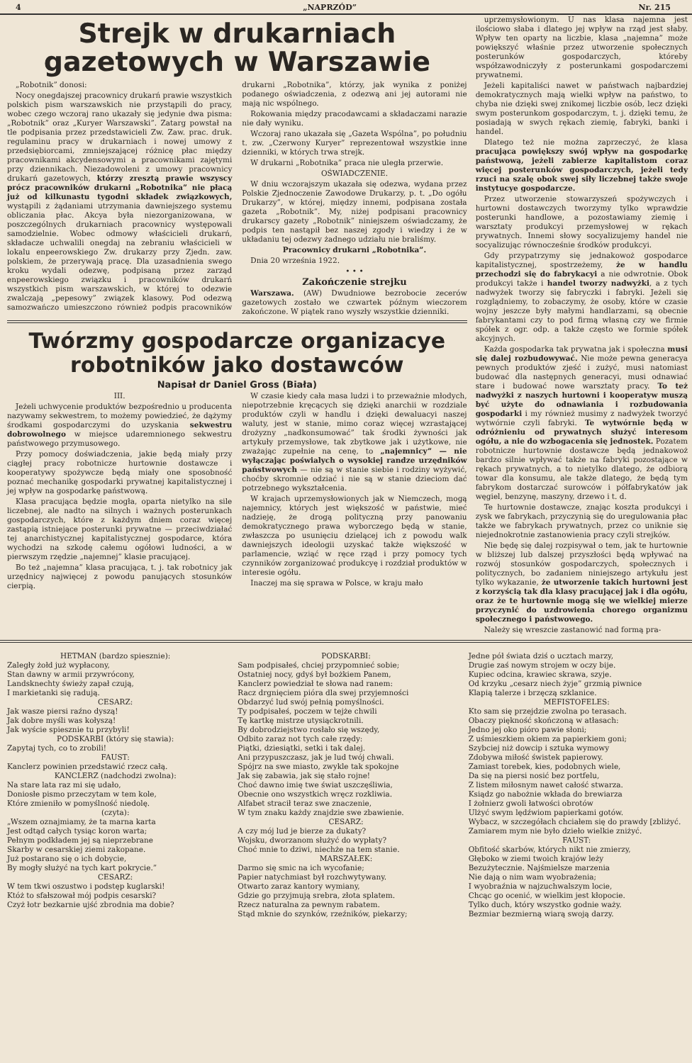4 „NAPRZÓD” Nr. 215
Strejk w drukarniach gazetowych w Warszawie
„Robotnik” donosi:
Nocy onegdajszej pracownicy drukarń prawie wszystkich polskich pism warszawskich nie przystąpili do pracy, wobec czego wczoraj rano ukazały się jedynie dwa pisma: „Robotnik” oraz „Kuryer Warszawski”. Zatarg powstał na tle podpisania przez przedstawicieli Zw. Zaw. prac. druk. regulaminu pracy w drukarniach i nowej umowy z przedsiębiorcami, zmniejszającej różnicę płac między pracownikami akcydensowymi a pracownikami zajętymi przy dziennikach. Niezadowoleni z umowy pracownicy drukarń gazetowych, którzy zresztą prawie wszyscy prócz pracowników drukarni „Robotnika” nie płacą już od kilkunastu tygodni składek związkowych, wystąpili z żądaniami utrzymania dawniejszego systemu obliczania płac. Akcya była niezorganizowana, w poszczególnych drukarniach pracownicy występowali samodzielnie. Wobec odmowy właścicieli drukarń, składacze uchwalili onegdaj na zebraniu właścicieli w lokalu enpeerowskiego Zw. drukarzy przy Zjedn. zaw. polskiem, że przerywają pracę. Dla uzasadnienia swego kroku wydali odezwę, podpisaną przez zarząd enpeerowskiego związku i pracowników drukarń wszystkich pism warszawskich, w której to odezwie zwalczają „pepesowy” związek klasowy. Pod odezwą samozwańczo umieszczono również podpis pracowników drukarni „Robotnika”, którzy, jak wynika z poniżej podanego oświadczenia, z odezwą ani jej autorami nie mają nic wspólnego.
Rokowania między pracodawcami a składaczami narazie nie dały wyniku.
Wczoraj rano ukazała się „Gazeta Wspólna”, po południu t. zw. „Czerwony Kuryer” reprezentował wszystkie inne dzienniki, w których trwa strejk.
W drukarni „Robotnika” praca nie uległa przerwie.
OŚWIADCZENIE.
W dniu wczorajszym ukazała się odezwa, wydana przez Polskie Zjednoczenie Zawodowe Drukarzy, p. t. „Do ogółu Drukarzy”, w której, między innemi, podpisana została gazeta „Robotnik”. My, niżej podpisani pracownicy drukarscy gazety „Robotnik” niniejszem oświadczamy, że podpis ten nastąpił bez naszej zgody i wiedzy i że w układaniu tej odezwy żadnego udziału nie braliśmy.
Pracownicy drukarni „Robotnika”.
Dnia 20 września 1922.
• • •
Zakończenie strejku
Warszawa. (AW) Dwudniowe bezrobocie zecerów gazetowych zostało we czwartek późnym wieczorem zakończone. W piątek rano wyszły wszystkie dzienniki.
Twórzmy gospodarcze organizacye robotników jako dostawców
Napisał dr Daniel Gross (Biała)
III.
Jeżeli uchwycenie produktów bezpośrednio u producenta nazywamy sekwestrem, to możemy powiedzieć, że dążymy środkami gospodarczymi do uzyskania sekwestru dobrowolnego w miejsce udaremnionego sekwestru państwowego przymusowego.
Przy pomocy doświadczenia, jakie będą miały przy ciągłej pracy robotnicze hurtownie dostawcze i kooperatywy spożywcze będą miały one sposobność poznać mechanikę gospodarki prywatnej kapitalistycznej i jej wpływ na gospodarkę państwową.
Klasa pracująca będzie mogła, oparta nietylko na sile liczebnej, ale nadto na silnych i ważnych posterunkach gospodarczych, które z każdym dniem coraz więcej zastąpią istniejące posterunki prywatne — przeciwdziałać tej anarchistycznej kapitalistycznej gospodarce, która wychodzi na szkodę całemu ogółowi ludności, a w pierwszym rzędzie „najemnej” klasie pracującej.
Bo też „najemna” klasa pracująca, t. j. tak robotnicy jak urzędnicy najwięcej z powodu panujących stosunków cierpią.
W czasie kiedy cała masa ludzi i to przeważnie młodych, niepotrzebnie kręcących się dzięki anarchii w rozdziale produktów czyli w handlu i dzięki dewaluacyi naszej waluty, jest w stanie, mimo coraz więcej wzrastającej drożyzny „nadkonsumować” tak środki żywności jak artykuły przemysłowe, tak zbytkowe jak i użytkowe, nie zważając zupełnie na cenę, to „najemnicy” — nie wyłączając poświalych o wysokiej randze urzędników państwowych — nie są w stanie siebie i rodziny wyżywić, choćby skromnie odziać i nie są w stanie dzieciom dać potrzebnego wykształcenia.
W krajach uprzemysłowionych jak w Niemczech, mogą najemnicy, których jest większość w państwie, mieć nadzieję, że drogą polityczną przy panowaniu demokratycznego prawa wyborczego będą w stanie, zwłaszcza po usunięciu dzielącej ich z powodu walk dawniejszych ideologii uzyskać także większość w parlamencie, wziąć w ręce rząd i przy pomocy tych czynników zorganizować produkcyę i rozdział produktów w interesie ogółu.
Inaczej ma się sprawa w Polsce, w kraju mało
uprzemysłowionym. U nas klasa najemna jest ilościowo słaba i dlatego jej wpływ na rząd jest słaby. Wpływ ten oparty na liczbie, klasa „najemna” może powiększyć właśnie przez utworzenie społecznych posterunków gospodarczych, któreby współzawodniczyły z posterunkami gospodarczemi prywatnemi.
Jeżeli kapitaliści nawet w państwach najbardziej demokratycznych mają wielki wpływ na państwo, to chyba nie dzięki swej znikomej liczbie osób, lecz dzięki swym posterunkom gospodarczym, t. j. dzięki temu, że posiadają w swych rękach ziemię, fabryki, banki i handel.
Dlatego też nie można zaprzeczyć, że klasa pracująca powiększy swój wpływ na gospodarkę państwową, jeżeli zabierze kapitalistom coraz więcej posterunków gospodarczych, jeżeli tedy rzuci na szalę obok swej siły liczebnej także swoje instytucye gospodarcze.
Przez utworzenie stowarzyszeń spożywczych i hurtowni dostawczych tworzymy tylko wprawdzie posterunki handlowe, a pozostawiamy ziemię i warsztaty produkcyi przemysłowej w rękach prywatnych. Innemi słowy socyalizujemy handel nie socyalizując równocześnie środków produkcyi.
Gdy przypatrzymy się jednakowoż gospodarce kapitalistycznej, spostrzeżemy, że w handlu przechodzi się do fabrykacyi a nie odwrotnie. Obok produkcyi także i handel tworzy nadwyżki, a z tych nadwyżek tworzy się fabryczki i fabryki. Jeżeli się rozglądniemy, to zobaczymy, że osoby, które w czasie wojny jeszcze były małymi handlarzami, są obecnie fabrykantami czy to pod firmą własną czy we firmie spółek z ogr. odp. a także często we formie spółek akcyjnych.
Każda gospodarka tak prywatna jak i społeczna musi się dalej rozbudowywać. Nie może pewna generacya pewnych produktów zjeść i zużyć, musi natomiast budować dla następnych generacyi, musi odnawiać stare i budować nowe warsztaty pracy. To też nadwyżki z naszych hurtowni i kooperatyw muszą być użyte do odnawiania i rozbudowania gospodarki i my również musimy z nadwyżek tworzyć wytwórnie czyli fabryki. Te wytwórnie będą w odróżnieniu od prywatnych służyć interesom ogółu, a nie do wzbogacenia się jednostek. Pozatem robotnicze hurtownie dostawcze będą jednakowoż bardzo silnie wpływać także na fabryki pozostające w rękach prywatnych, a to nietylko dlatego, że odbiorą towar dla konsumu, ale także dlatego, że będą tym fabrykom dostarczać surowców i półfabrykatów jak węgiel, benzynę, maszyny, drzewo i t. d.
Te hurtownie dostawcze, znając koszta produkcyi i zysk we fabrykach, przyczynią się do uregulowania płac także we fabrykach prywatnych, przez co uniknie się niejednokrotnie zastanowienia pracy czyli strejków.
Nie będę się dalej rozpisywał o tem, jak te hurtownie w bliższej lub dalszej przyszłości będą wpływać na rozwój stosunków gospodarczych, społecznych i politycznych, bo zadaniem niniejszego artykułu jest tylko wykazanie, że utworzenie takich hurtowni jest z korzyścią tak dla klasy pracującej jak i dla ogółu, oraz że te hurtownie mogą się we wielkiej mierze przyczynić do uzdrowienia chorego organizmu społecznego i państwowego.
Należy się wreszcie zastanowić nad formą pra-
HETMAN (bardzo spiesznie):
Zaległy żołd już wypłacony,
Stan dawny w armii przywrócony,
Landsknechty świeży zapał czują,
I markietanki się radują.
CESARZ:
Jak wasze piersi raźno dyszą!
Jak dobre myśli was kołyszą!
Jak wyście spiesznie tu przybyli!
PODSKARBI (który się stawia):
Zapytaj tych, co to zrobili!
FAUST:
Kanclerz powinien przedstawić rzecz całą.
KANCLERZ (nadchodzi zwolna):
Na stare lata raz mi się udało,
Doniosłe pismo przeczytam w tem kole,
Które zmieniło w pomyślność niedolę.
(czyta):
„Wszem oznajmiamy, że ta marna karta
Jest odtąd całych tysiąc koron warta;
Pełnym podkładem jej są nieprzebrane
Skarby w cesarskiej ziemi zakopane.
Już postarano się o ich dobycie,
By mogły służyć na tych kart pokrycie.”
CESARZ:
W tem tkwi oszustwo i podstęp kuglarski!
Któż to sfałszował mój podpis cesarski?
Czyż łotr bezkarnie ujść zbrodnia ma dobie?
PODSKARBI:
Sam podpisałeś, chciej przypomnieć sobie;
Ostatniej nocy, gdyś był bożkiem Panem,
Kanclerz powiedział te słowa nad ranem:
Racz drgnięciem pióra dla swej przyjemności
Obdarzyć lud swój pełnią pomyślności.
Ty podpisałeś, poczem w tejże chwili
Tę kartkę mistrze utysiąckrotnili.
By dobrodziejstwo rosłało się wszędy,
Odbito zaraz not tych całe rzędy:
Piątki, dziesiątki, setki i tak dalej.
Ani przypuszczasz, jak je lud twój chwali.
Spójrz na swe miasto, zwykle tak spokojne
Jak się zabawia, jak się stało rojne!
Choć dawno imię twe świat uszczęśliwia,
Obecnie ono wszystkich wręcz rozkliwia.
Alfabet stracił teraz swe znaczenie,
W tym znaku każdy znajdzie swe zbawienie.
CESARZ:
A czy mój lud je bierze za dukaty?
Wojsku, dworzanom służyć do wypłaty?
Choć mnie to dziwi, niechże na tem stanie.
MARSZAŁEK:
Darmo się smic na ich wycofanie;
Papier natychmiast był rozchwytywany.
Otwarto zaraz kantory wymiany,
Gdzie go przyjmują srebra, złota splatem.
Rzecz naturalna za pewnym rabatem.
Stąd mknie do szynków, rzeźników, piekarzy;
Jedne pół świata dziś o ucztach marzy,
Drugie zaś nowym strojem w oczy bije.
Kupiec odcina, krawiec skrawa, szyje.
Od krzyku „cesarz niech żyje” grzmią piwnice
Klapią talerze i brzęczą szklanice.
MEFISTOFELES:
Kto sam się przejdzie zwolna po terasach.
Obaczy piękność skończoną w atłasach:
Jedno jej oko pióro pawie słoni;
Z uśmieszkiem okiem za papierkiem goni;
Szybciej niż dowcip i sztuka wymowy
Zdobywa miłość świstek papierowy.
Zamiast torebek, kies, podobnych wiele,
Da się na piersi nosić bez portfelu,
Z listem miłosnym nawet całość stwarza.
Ksiądz go nabożnie wkłada do brewiarza
I żołnierz gwoli łatwości obrotów
Ulżyć swym lędźwiom papierkami gotów.
Wybacz, w szczegółach chciałem się do prawdy [zbliżyć.
Zamiarem mym nie było dzieło wielkie zniżyć.
FAUST:
Obfitość skarbów, których nikt nie zmierzy,
Głęboko w ziemi twoich krajów leży
Bezużytecznie. Najśmielsze marzenia
Nie dają o nim wam wyobrażenia;
I wyobraźnia w najzuchwalszym locie,
Chcąc go ocenić, w wielkim jest kłopocie.
Tylko duch, który wszystko godnie waży.
Bezmiar bezmierną wiarą swoją darzy.